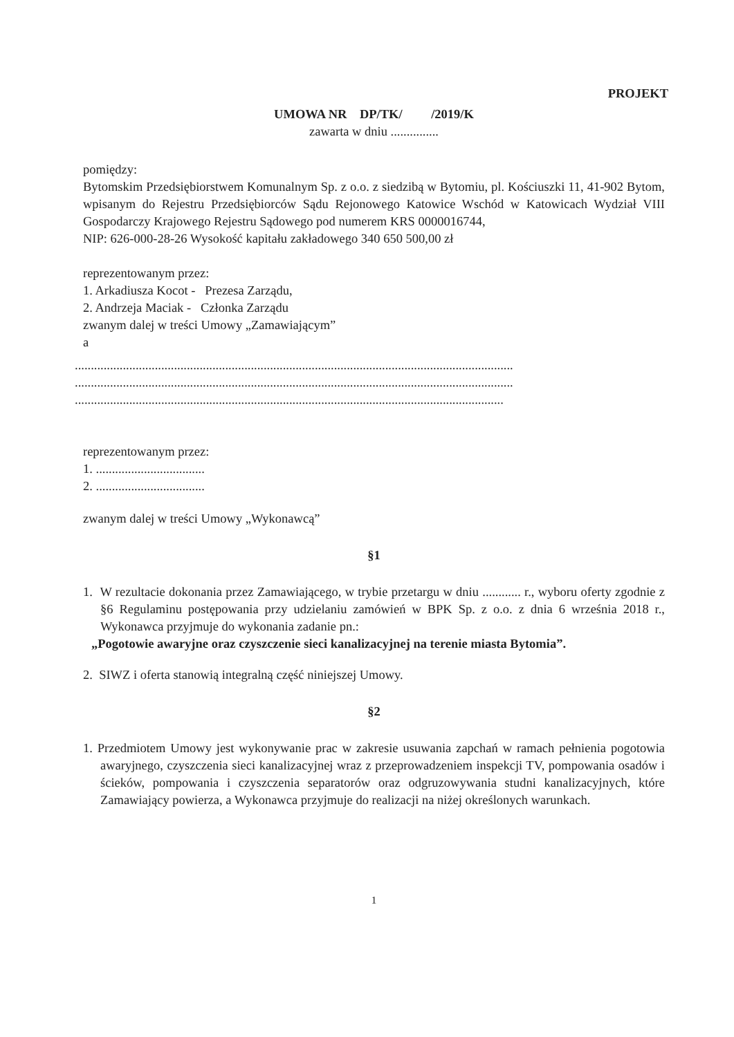PROJEKT
UMOWA NR DP/TK/ /2019/K
zawarta w dniu ...............
pomiędzy:
Bytomskim Przedsiębiorstwem Komunalnym Sp. z o.o. z siedzibą w Bytomiu, pl. Kościuszki 11, 41-902 Bytom, wpisanym do Rejestru Przedsiębiorców Sądu Rejonowego Katowice Wschód w Katowicach Wydział VIII Gospodarczy Krajowego Rejestru Sądowego pod numerem KRS 0000016744,
NIP: 626-000-28-26 Wysokość kapitału zakładowego 340 650 500,00 zł
reprezentowanym przez:
1. Arkadiusza Kocot - Prezesa Zarządu,
2. Andrzeja Maciak - Członka Zarządu
zwanym dalej w treści Umowy „Zamawiającym”
a
.........................................................................................................................................
.........................................................................................................................................
......................................................................................................................................
reprezentowanym przez:
1. ..................................
2. ..................................
zwanym dalej w treści Umowy „Wykonawcą”
§1
1. W rezultacie dokonania przez Zamawiającego, w trybie przetargu w dniu ............ r., wyboru oferty zgodnie z §6 Regulaminu postępowania przy udzielaniu zamówień w BPK Sp. z o.o. z dnia 6 września 2018 r., Wykonawca przyjmuje do wykonania zadanie pn.:
„Pogotowie awaryjne oraz czyszczenie sieci kanalizacyjnej na terenie miasta Bytomia”.
2. SIWZ i oferta stanowią integralną część niniejszej Umowy.
§2
1. Przedmiotem Umowy jest wykonywanie prac w zakresie usuwania zapchań w ramach pełnienia pogotowia awaryjnego, czyszczenia sieci kanalizacyjnej wraz z przeprowadzeniem inspekcji TV, pompowania osadów i ścieków, pompowania i czyszczenia separatorów oraz odgruzowywania studni kanalizacyjnych, które Zamawiający powierza, a Wykonawca przyjmuje do realizacji na niżej określonych warunkach.
1